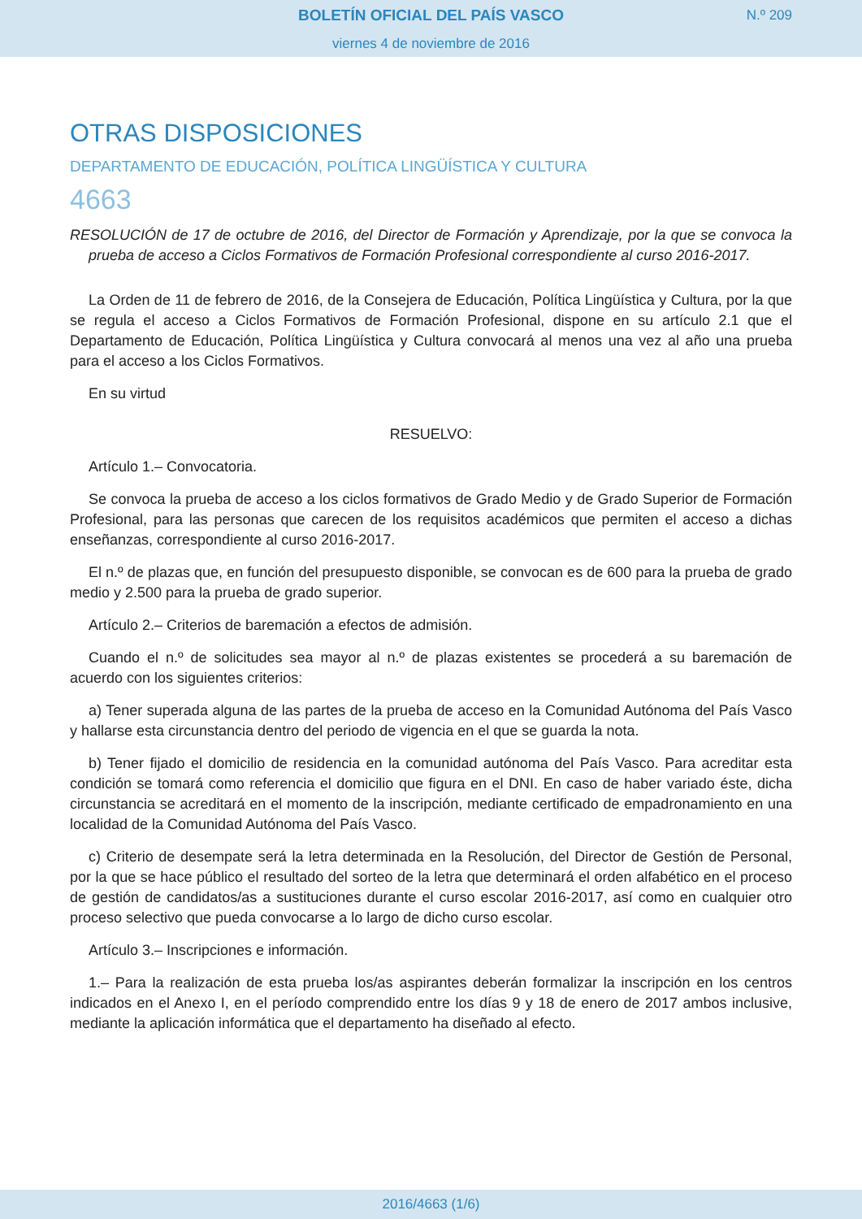BOLETÍN OFICIAL DEL PAÍS VASCO
N.º 209
viernes 4 de noviembre de 2016
OTRAS DISPOSICIONES
DEPARTAMENTO DE EDUCACIÓN, POLÍTICA LINGÜÍSTICA Y CULTURA
4663
RESOLUCIÓN de 17 de octubre de 2016, del Director de Formación y Aprendizaje, por la que se convoca la prueba de acceso a Ciclos Formativos de Formación Profesional correspondiente al curso 2016-2017.
La Orden de 11 de febrero de 2016, de la Consejera de Educación, Política Lingüística y Cultura, por la que se regula el acceso a Ciclos Formativos de Formación Profesional, dispone en su artículo 2.1 que el Departamento de Educación, Política Lingüística y Cultura convocará al menos una vez al año una prueba para el acceso a los Ciclos Formativos.
En su virtud
RESUELVO:
Artículo 1.– Convocatoria.
Se convoca la prueba de acceso a los ciclos formativos de Grado Medio y de Grado Superior de Formación Profesional, para las personas que carecen de los requisitos académicos que permiten el acceso a dichas enseñanzas, correspondiente al curso 2016-2017.
El n.º de plazas que, en función del presupuesto disponible, se convocan es de 600 para la prueba de grado medio y 2.500 para la prueba de grado superior.
Artículo 2.– Criterios de baremación a efectos de admisión.
Cuando el n.º de solicitudes sea mayor al n.º de plazas existentes se procederá a su baremación de acuerdo con los siguientes criterios:
a) Tener superada alguna de las partes de la prueba de acceso en la Comunidad Autónoma del País Vasco y hallarse esta circunstancia dentro del periodo de vigencia en el que se guarda la nota.
b) Tener fijado el domicilio de residencia en la comunidad autónoma del País Vasco. Para acreditar esta condición se tomará como referencia el domicilio que figura en el DNI. En caso de haber variado éste, dicha circunstancia se acreditará en el momento de la inscripción, mediante certificado de empadronamiento en una localidad de la Comunidad Autónoma del País Vasco.
c) Criterio de desempate será la letra determinada en la Resolución, del Director de Gestión de Personal, por la que se hace público el resultado del sorteo de la letra que determinará el orden alfabético en el proceso de gestión de candidatos/as a sustituciones durante el curso escolar 2016-2017, así como en cualquier otro proceso selectivo que pueda convocarse a lo largo de dicho curso escolar.
Artículo 3.– Inscripciones e información.
1.– Para la realización de esta prueba los/as aspirantes deberán formalizar la inscripción en los centros indicados en el Anexo I, en el período comprendido entre los días 9 y 18 de enero de 2017 ambos inclusive, mediante la aplicación informática que el departamento ha diseñado al efecto.
2016/4663 (1/6)